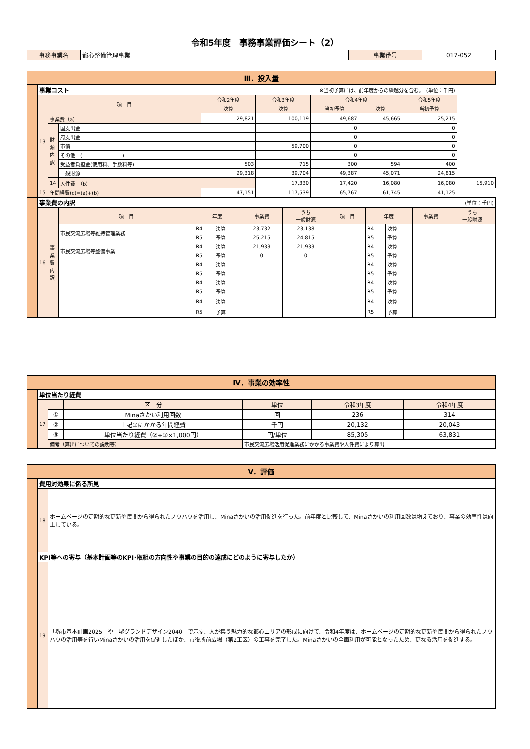令和5年度　事務事業評価シート（2）
| 事務事業名 | 都心整備管理事業 | 事業番号 | 017-052 |
Ⅲ．投入量
| | 事業コスト | | | ※当初予算には、前年度からの繰越分を含む。 (単位：千円) | | | | | |
| | 13 | 項 目 | | 令和2年度 | 令和3年度 | 令和4年度 | | 令和5年度 | |
| | | | | 決算 | 決算 | 当初予算 | 決算 | 当初予算 | |
| | | 事業費（a） | | 29,821 | 100,119 | 49,687 | 45,665 | 25,215 | |
| | | 財源内訳 | 国支出金 | | | 0 | | 0 | |
| | | | 府支出金 | | | 0 | | 0 | |
| | | | 市債 | | 59,700 | 0 | | 0 | |
| | | | その他 ( ) | | | 0 | | 0 | |
| | | | 受益者負担金(使用料、手数料等) | 503 | 715 | 300 | 594 | 400 | |
| | | | 一般財源 | 29,318 | 39,704 | 49,387 | 45,071 | 24,815 | |
| | | 14 | 人件費 （b） | | 17,330 | 17,420 | 16,080 | 16,080 | 15,910 |
| | 15 | 年間経費(c)=(a)+(b) | | 47,151 | 117,539 | 65,767 | 61,745 | 41,125 | |
| | 事業費の内訳 | | | | | | | (単位：千円) | | | | |
| | 16 | 事業費内訳 | 項 目 | 年度 | | 事業費 | うち 一般財源 | 項 目 | 年度 | | 事業費 | うち 一般財源 |
| | | | 市民交流広場等維持管理業務 | R4 | 決算 | 23,732 | 23,138 | | R4 | 決算 | | |
| | | | | R5 | 予算 | 25,215 | 24,815 | | R5 | 予算 | | |
| | | | 市民交流広場等整備事業 | R4 | 決算 | 21,933 | 21,933 | | R4 | 決算 | | |
| | | | | R5 | 予算 | 0 | 0 | | R5 | 予算 | | |
| | | | | R4 | 決算 | | | | R4 | 決算 | | |
| | | | | R5 | 予算 | | | | R5 | 予算 | | |
| | | | | R4 | 決算 | | | | R4 | 決算 | | |
| | | | | R5 | 予算 | | | | R5 | 予算 | | |
| | | | | R4 | 決算 | | | | R4 | 決算 | | |
| | | | | R5 | 予算 | | | | R5 | 予算 | | |
Ⅳ．事業の効率性
| | 単位当たり経費 | | | | | |
| | 17 | | 区 分 | 単位 | 令和3年度 | 令和4年度 |
| | | ① | Minaさかい利用回数 | 回 | 236 | 314 |
| | | ② | 上記①にかかる年間経費 | 千円 | 20,132 | 20,043 |
| | | ③ | 単位当たり経費（②÷①×1,000円） | 円/単位 | 85,305 | 63,831 |
| | | 備考（算出についての説明等） | | 市民交流広場活用促進業務にかかる事業費や人件費により算出 | | |
Ⅴ．評価
| | 費用対効果に係る所見 | |
| | 18 | ホームページの定期的な更新や民間から得られたノウハウを活用し、Minaさかいの活用促進を行った。前年度と比較して、Minaさかいの利用回数は増えており、事業の効率性は向上している。 |
| | KPI等への寄与（基本計画等のKPI･取組の方向性や事業の目的の達成にどのように寄与したか） | |
| | 19 | 「堺市基本計画2025」や「堺グランドデザイン2040」で示す、人が集う魅力的な都心エリアの形成に向けて、令和4年度は、ホームページの定期的な更新や民間から得られたノウハウの活用等を行いMinaさかいの活用を促進したほか、市役所前広場（第2工区）の工事を完了した。Minaさかいの全面利用が可能となったため、更なる活用を促進する。 |